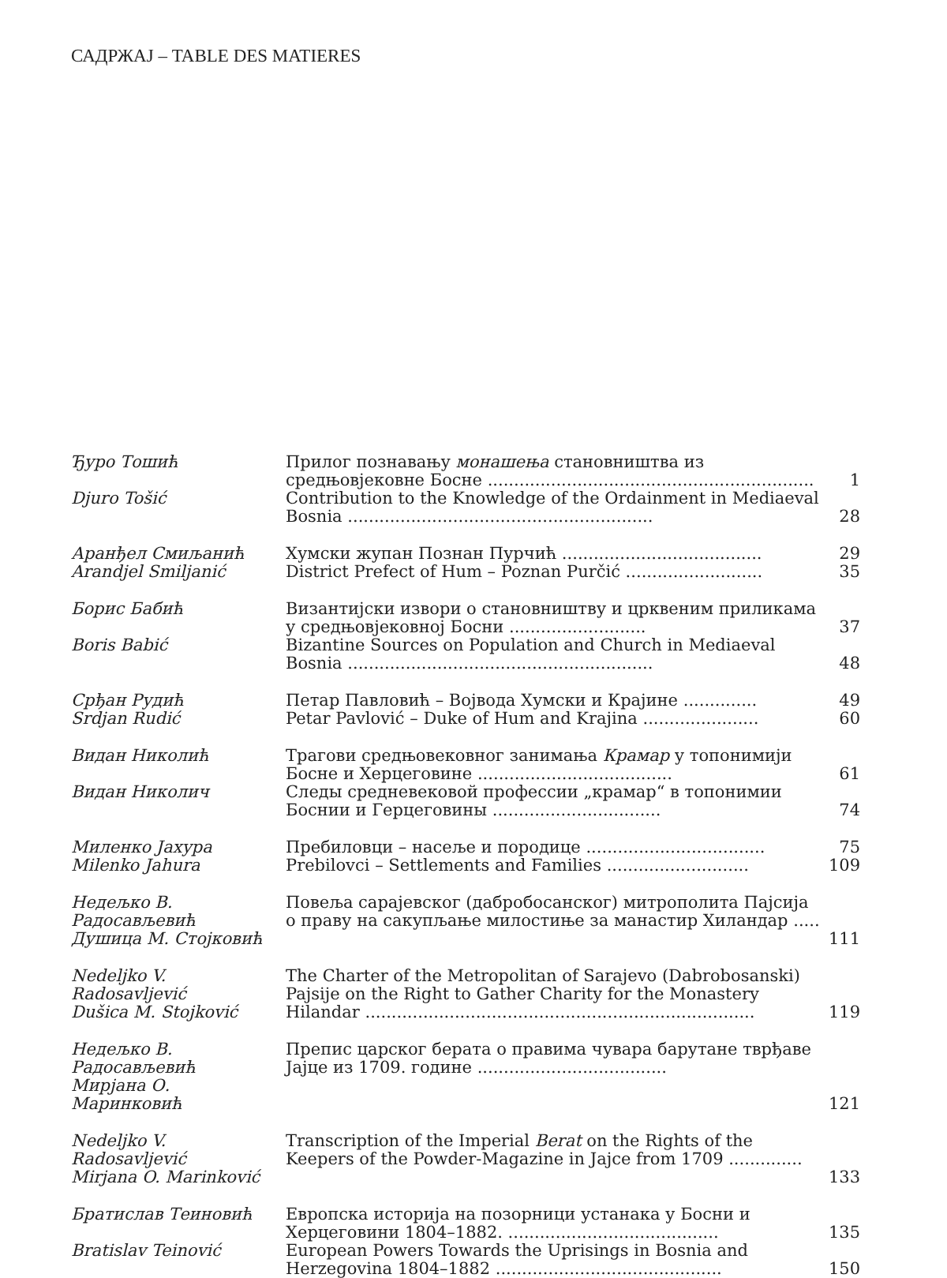САДРЖАЈ – TABLE DES MATIERES
| Ђуро Тошић | Прилог познавању монашења становништва из средњовјековне Босне .............................................................. | 1 |
| Djuro Tošić | Contribution to the Knowledge of the Ordainment in Mediaeval Bosnia .......................................................... | 28 |
| Аранђел Смиљанић | Хумски жупан Познан Пурчић ...................................... | 29 |
| Arandjel Smiljanić | District Prefect of Hum – Poznan Purčić .......................... | 35 |
| Борис Бабић | Византијски извори о становништву и црквеним приликама у средњовјековној Босни .......................... | 37 |
| Boris Babić | Bizantine Sources on Population and Church in Mediaeval Bosnia .......................................................... | 48 |
| Срђан Рудић | Петар Павловић – Војвода Хумски и Крајине .............. | 49 |
| Srdjan Rudić | Petar Pavlović – Duke of Hum and Krajina ...................... | 60 |
| Видан Николић | Трагови средњовековног занимања Крамар у топонимији Босне и Херцеговине ..................................... | 61 |
| Видан Николич | Следы средневековой профессии „крамар“ в топонимии Боснии и Герцеговины ................................ | 74 |
| Миленко Јахура | Пребиловци – насеље и породице .................................. | 75 |
| Milenko Jahura | Prebilovci – Settlements and Families ........................... | 109 |
| Недељко В. Радосављевић Душица М. Стојковић | Повеља сарајевског (дабробосанског) митрополита Пајсија о праву на сакупљање милостиње за манастир Хиландар ..... | 111 |
| Nedeljko V. Radosavljević Dušica M. Stojković | The Charter of the Metropolitan of Sarajevo (Dabrobosanski) Pajsije on the Right to Gather Charity for the Monastery Hilandar .......................................................................... | 119 |
| Недељко В. Радосављевић Мирјана О. Маринковић | Препис царског берата о правима чувара барутане тврђаве Јајце из 1709. године .................................... | 121 |
| Nedeljko V. Radosavljević Mirjana O. Marinković | Transcription of the Imperial Berat on the Rights of the Keepers of the Powder-Magazine in Jajce from 1709 .............. | 133 |
| Братислав Теиновић | Европска историја на позорници устанака у Босни и Херцеговини 1804–1882. ........................................ | 135 |
| Bratislav Teinović | European Powers Towards the Uprisings in Bosnia and Herzegovina 1804–1882 ........................................... | 150 |